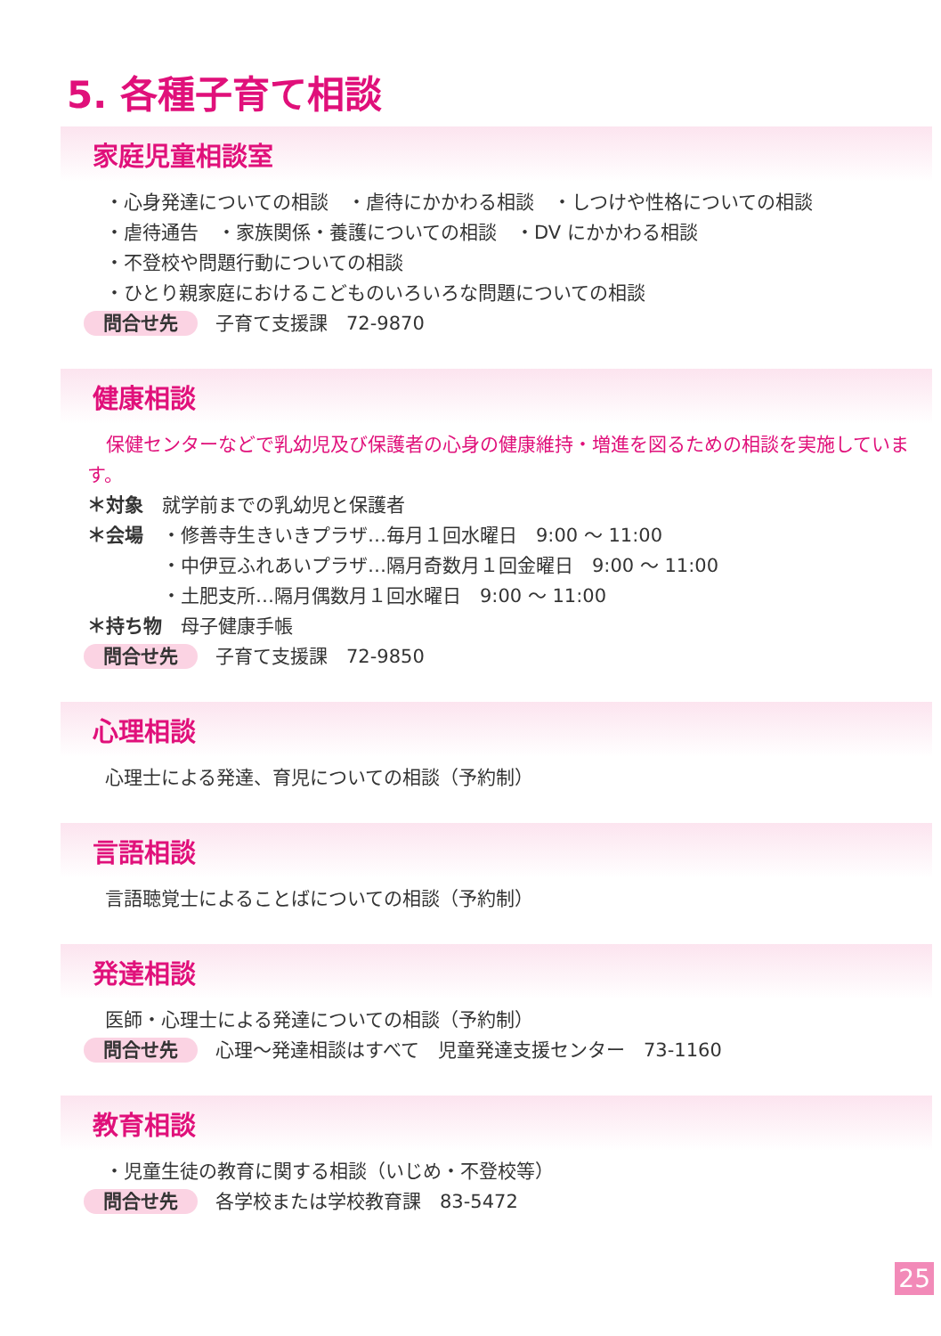5. 各種子育て相談
家庭児童相談室
・心身発達についての相談　・虐待にかかわる相談　・しつけや性格についての相談
・虐待通告　・家族関係・養護についての相談　・DV にかかわる相談
・不登校や問題行動についての相談
・ひとり親家庭におけるこどものいろいろな問題についての相談
問合せ先 子育て支援課　72-9870
健康相談
　保健センターなどで乳幼児及び保護者の心身の健康維持・増進を図るための相談を実施しています。
＊対象　就学前までの乳幼児と保護者
＊会場　・修善寺生きいきプラザ…毎月１回水曜日　9:00 ～ 11:00
　　　　・中伊豆ふれあいプラザ…隔月奇数月１回金曜日　9:00 ～ 11:00
　　　　・土肥支所…隔月偶数月１回水曜日　9:00 ～ 11:00
＊持ち物　母子健康手帳
問合せ先 子育て支援課　72-9850
心理相談
心理士による発達、育児についての相談（予約制）
言語相談
言語聴覚士によることばについての相談（予約制）
発達相談
医師・心理士による発達についての相談（予約制）
問合せ先 心理～発達相談はすべて　児童発達支援センター　73-1160
教育相談
・児童生徒の教育に関する相談（いじめ・不登校等）
問合せ先 各学校または学校教育課　83-5472
25